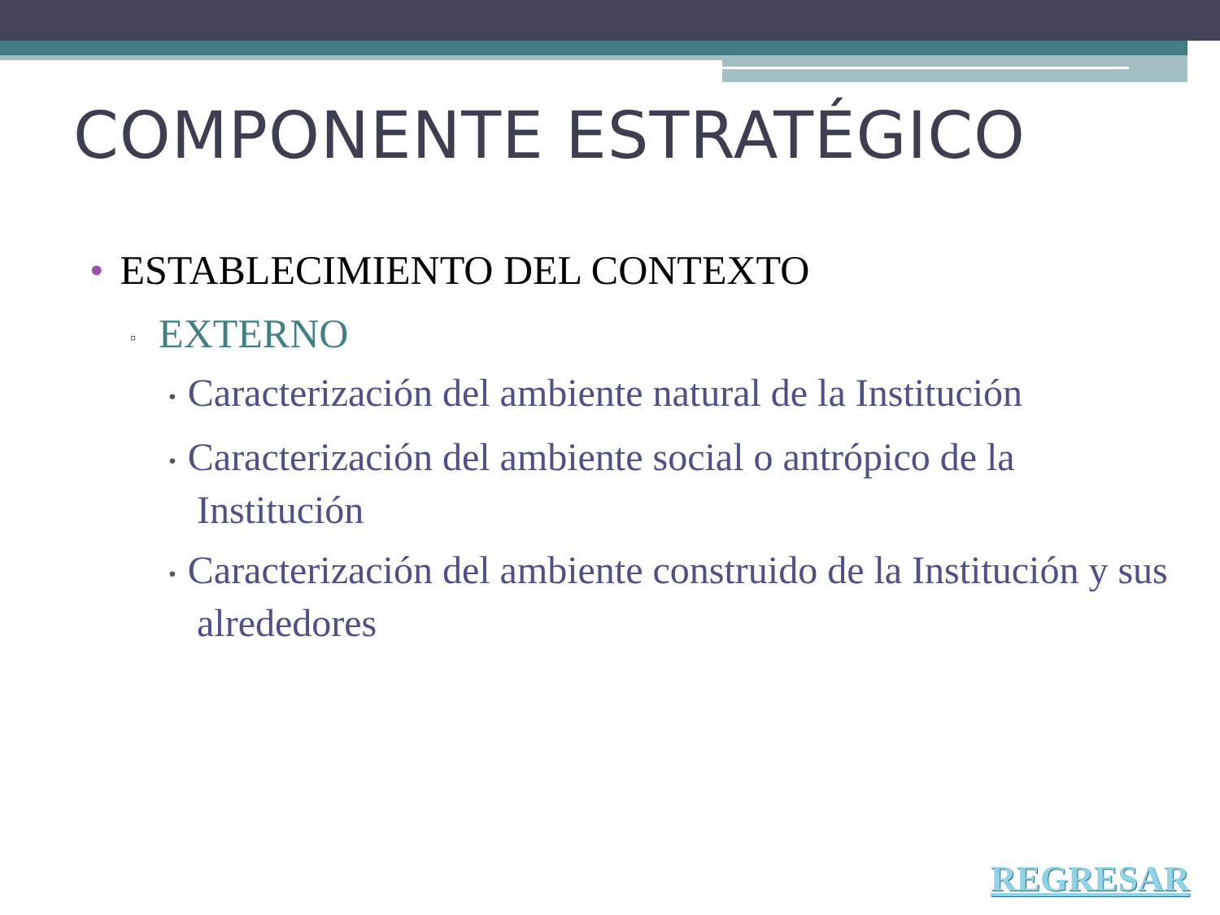COMPONENTE ESTRATÉGICO
• ESTABLECIMIENTO DEL CONTEXTO
▫ EXTERNO
• Caracterización del ambiente natural de la Institución
• Caracterización del ambiente social o antrópico de la Institución
• Caracterización del ambiente construido de la Institución y sus alrededores
REGRESAR